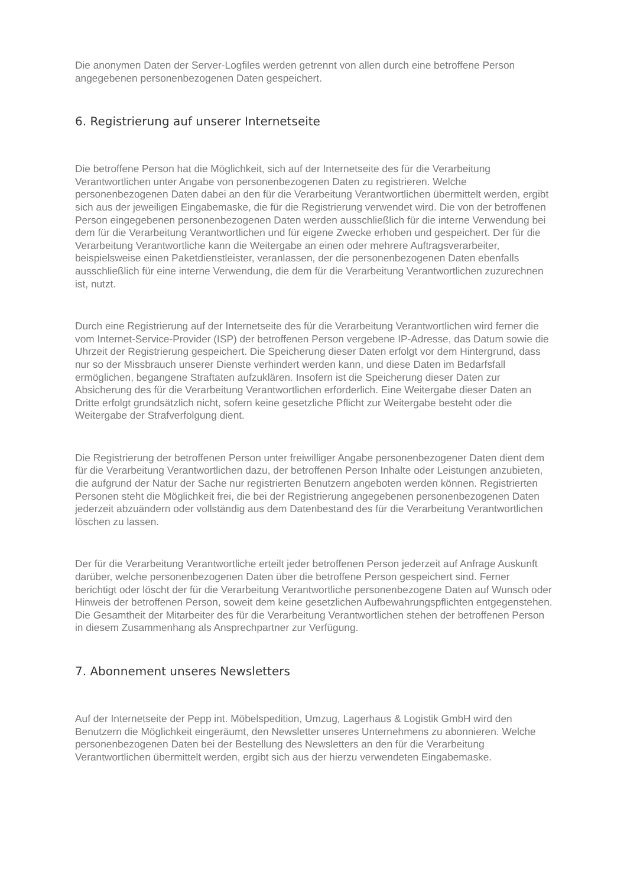Die anonymen Daten der Server-Logfiles werden getrennt von allen durch eine betroffene Person angegebenen personenbezogenen Daten gespeichert.
6. Registrierung auf unserer Internetseite
Die betroffene Person hat die Möglichkeit, sich auf der Internetseite des für die Verarbeitung Verantwortlichen unter Angabe von personenbezogenen Daten zu registrieren. Welche personenbezogenen Daten dabei an den für die Verarbeitung Verantwortlichen übermittelt werden, ergibt sich aus der jeweiligen Eingabemaske, die für die Registrierung verwendet wird. Die von der betroffenen Person eingegebenen personenbezogenen Daten werden ausschließlich für die interne Verwendung bei dem für die Verarbeitung Verantwortlichen und für eigene Zwecke erhoben und gespeichert. Der für die Verarbeitung Verantwortliche kann die Weitergabe an einen oder mehrere Auftragsverarbeiter, beispielsweise einen Paketdienstleister, veranlassen, der die personenbezogenen Daten ebenfalls ausschließlich für eine interne Verwendung, die dem für die Verarbeitung Verantwortlichen zuzurechnen ist, nutzt.
Durch eine Registrierung auf der Internetseite des für die Verarbeitung Verantwortlichen wird ferner die vom Internet-Service-Provider (ISP) der betroffenen Person vergebene IP-Adresse, das Datum sowie die Uhrzeit der Registrierung gespeichert. Die Speicherung dieser Daten erfolgt vor dem Hintergrund, dass nur so der Missbrauch unserer Dienste verhindert werden kann, und diese Daten im Bedarfsfall ermöglichen, begangene Straftaten aufzuklären. Insofern ist die Speicherung dieser Daten zur Absicherung des für die Verarbeitung Verantwortlichen erforderlich. Eine Weitergabe dieser Daten an Dritte erfolgt grundsätzlich nicht, sofern keine gesetzliche Pflicht zur Weitergabe besteht oder die Weitergabe der Strafverfolgung dient.
Die Registrierung der betroffenen Person unter freiwilliger Angabe personenbezogener Daten dient dem für die Verarbeitung Verantwortlichen dazu, der betroffenen Person Inhalte oder Leistungen anzubieten, die aufgrund der Natur der Sache nur registrierten Benutzern angeboten werden können. Registrierten Personen steht die Möglichkeit frei, die bei der Registrierung angegebenen personenbezogenen Daten jederzeit abzuändern oder vollständig aus dem Datenbestand des für die Verarbeitung Verantwortlichen löschen zu lassen.
Der für die Verarbeitung Verantwortliche erteilt jeder betroffenen Person jederzeit auf Anfrage Auskunft darüber, welche personenbezogenen Daten über die betroffene Person gespeichert sind. Ferner berichtigt oder löscht der für die Verarbeitung Verantwortliche personenbezogene Daten auf Wunsch oder Hinweis der betroffenen Person, soweit dem keine gesetzlichen Aufbewahrungspflichten entgegenstehen. Die Gesamtheit der Mitarbeiter des für die Verarbeitung Verantwortlichen stehen der betroffenen Person in diesem Zusammenhang als Ansprechpartner zur Verfügung.
7. Abonnement unseres Newsletters
Auf der Internetseite der Pepp int. Möbelspedition, Umzug, Lagerhaus & Logistik GmbH wird den Benutzern die Möglichkeit eingeräumt, den Newsletter unseres Unternehmens zu abonnieren. Welche personenbezogenen Daten bei der Bestellung des Newsletters an den für die Verarbeitung Verantwortlichen übermittelt werden, ergibt sich aus der hierzu verwendeten Eingabemaske.